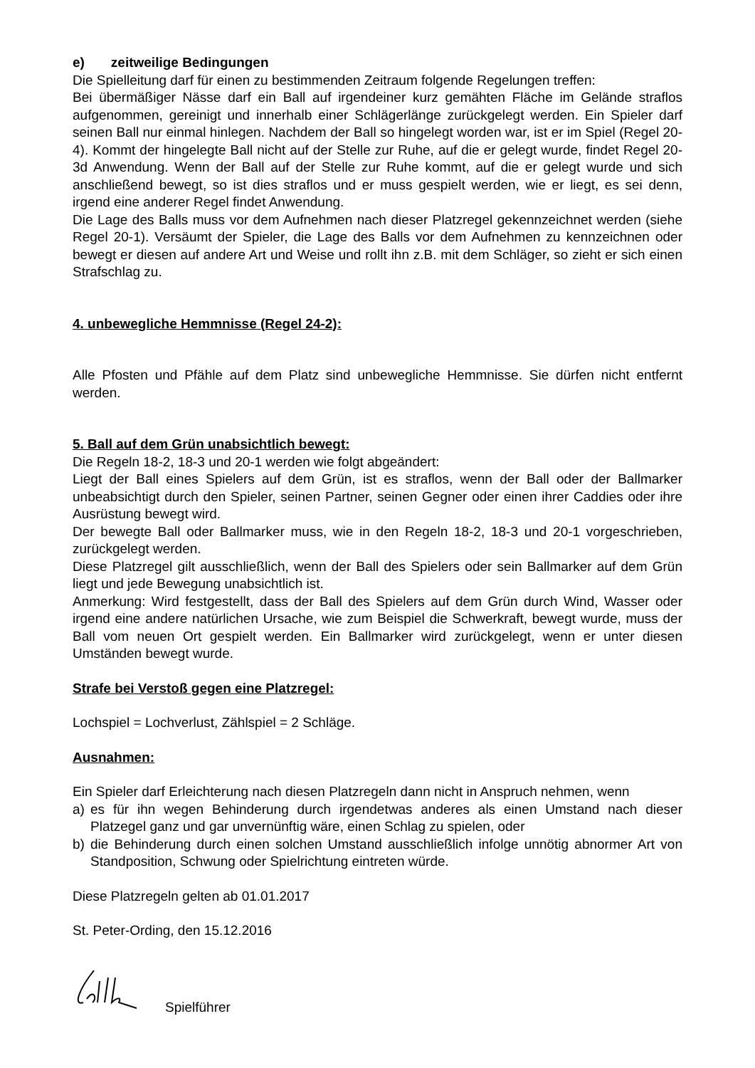e) zeitweilige Bedingungen
Die Spielleitung darf für einen zu bestimmenden Zeitraum folgende Regelungen treffen:
Bei übermäßiger Nässe darf ein Ball auf irgendeiner kurz gemähten Fläche im Gelände straflos aufgenommen, gereinigt und innerhalb einer Schlägerlänge zurückgelegt werden. Ein Spieler darf seinen Ball nur einmal hinlegen. Nachdem der Ball so hingelegt worden war, ist er im Spiel (Regel 20-4). Kommt der hingelegte Ball nicht auf der Stelle zur Ruhe, auf die er gelegt wurde, findet Regel 20-3d Anwendung. Wenn der Ball auf der Stelle zur Ruhe kommt, auf die er gelegt wurde und sich anschließend bewegt, so ist dies straflos und er muss gespielt werden, wie er liegt, es sei denn, irgend eine anderer Regel findet Anwendung.
Die Lage des Balls muss vor dem Aufnehmen nach dieser Platzregel gekennzeichnet werden (siehe Regel 20-1). Versäumt der Spieler, die Lage des Balls vor dem Aufnehmen zu kennzeichnen oder bewegt er diesen auf andere Art und Weise und rollt ihn z.B. mit dem Schläger, so zieht er sich einen Strafschlag zu.
4. unbewegliche Hemmnisse (Regel 24-2):
Alle Pfosten und Pfähle auf dem Platz sind unbewegliche Hemmnisse. Sie dürfen nicht entfernt werden.
5. Ball auf dem Grün unabsichtlich bewegt:
Die Regeln 18-2, 18-3 und 20-1 werden wie folgt abgeändert:
Liegt der Ball eines Spielers auf dem Grün, ist es straflos, wenn der Ball oder der Ballmarker unbeabsichtigt durch den Spieler, seinen Partner, seinen Gegner oder einen ihrer Caddies oder ihre Ausrüstung bewegt wird.
Der bewegte Ball oder Ballmarker muss, wie in den Regeln 18-2, 18-3 und 20-1 vorgeschrieben, zurückgelegt werden.
Diese Platzregel gilt ausschließlich, wenn der Ball des Spielers oder sein Ballmarker auf dem Grün liegt und jede Bewegung unabsichtlich ist.
Anmerkung: Wird festgestellt, dass der Ball des Spielers auf dem Grün durch Wind, Wasser oder irgend eine andere natürlichen Ursache, wie zum Beispiel die Schwerkraft, bewegt wurde, muss der Ball vom neuen Ort gespielt werden. Ein Ballmarker wird zurückgelegt, wenn er unter diesen Umständen bewegt wurde.
Strafe bei Verstoß gegen eine Platzregel:
Lochspiel = Lochverlust, Zählspiel = 2 Schläge.
Ausnahmen:
Ein Spieler darf Erleichterung nach diesen Platzregeln dann nicht in Anspruch nehmen, wenn
a) es für ihn wegen Behinderung durch irgendetwas anderes als einen Umstand nach dieser Platzegel ganz und gar unvernünftig wäre, einen Schlag zu spielen, oder
b) die Behinderung durch einen solchen Umstand ausschließlich infolge unnötig abnormer Art von Standposition, Schwung oder Spielrichtung eintreten würde.
Diese Platzregeln gelten ab 01.01.2017
St. Peter-Ording, den 15.12.2016
Spielführer